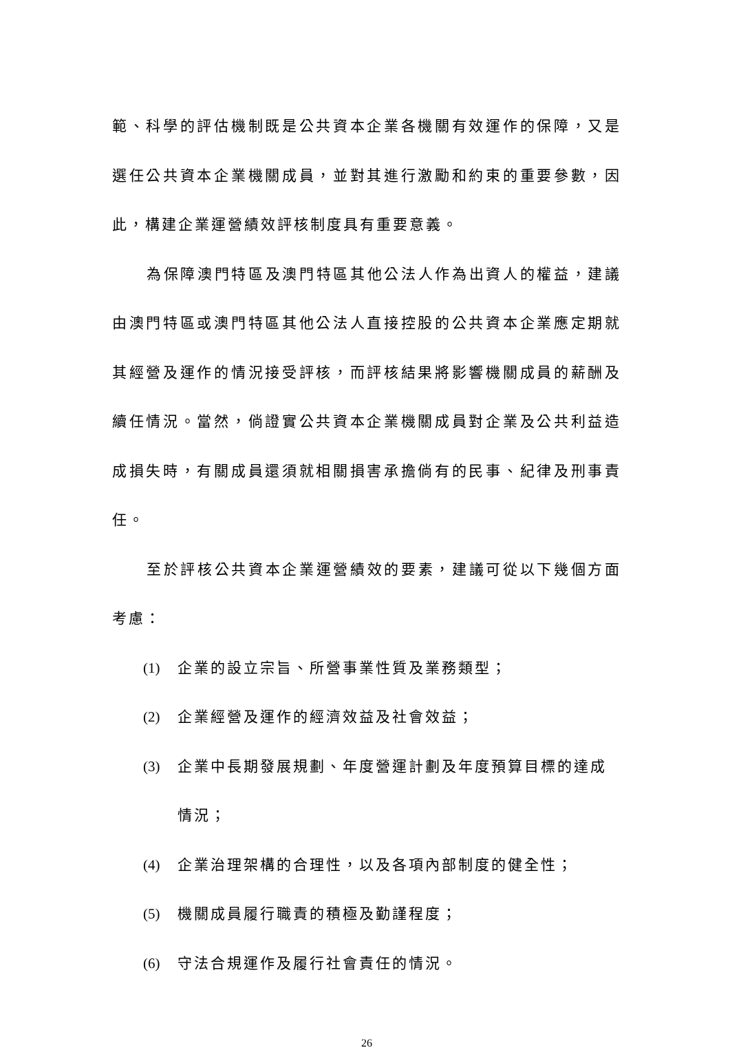範、科學的評估機制既是公共資本企業各機關有效運作的保障，又是選任公共資本企業機關成員，並對其進行激勵和約束的重要參數，因此，構建企業運營績效評核制度具有重要意義。
為保障澳門特區及澳門特區其他公法人作為出資人的權益，建議由澳門特區或澳門特區其他公法人直接控股的公共資本企業應定期就其經營及運作的情況接受評核，而評核結果將影響機關成員的薪酬及續任情況。當然，倘證實公共資本企業機關成員對企業及公共利益造成損失時，有關成員還須就相關損害承擔倘有的民事、紀律及刑事責任。
至於評核公共資本企業運營績效的要素，建議可從以下幾個方面考慮：
(1) 企業的設立宗旨、所營事業性質及業務類型；
(2) 企業經營及運作的經濟效益及社會效益；
(3) 企業中長期發展規劃、年度營運計劃及年度預算目標的達成情況；
(4) 企業治理架構的合理性，以及各項內部制度的健全性；
(5) 機關成員履行職責的積極及勤謹程度；
(6) 守法合規運作及履行社會責任的情況。
26